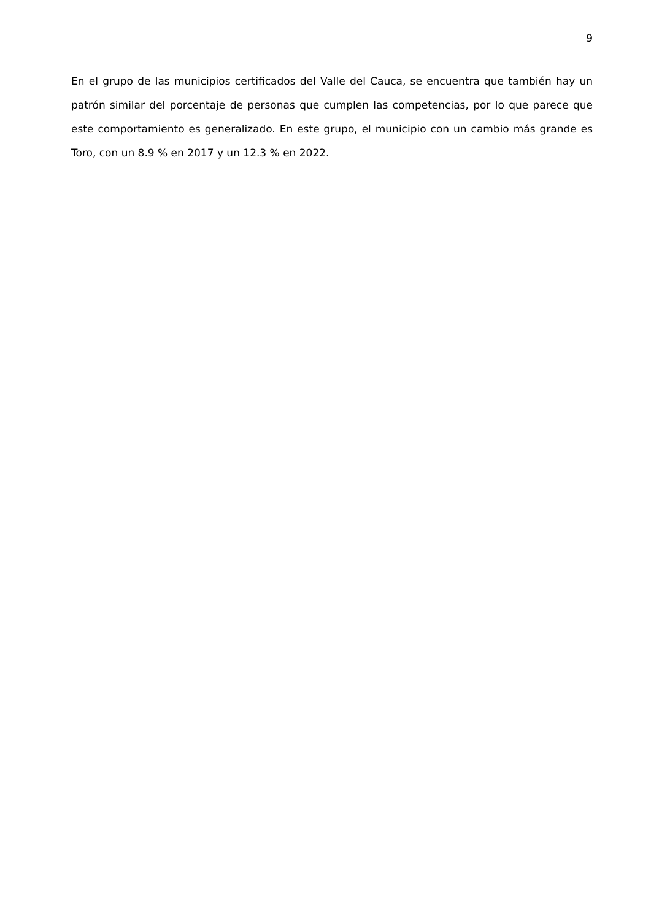9
En el grupo de las municipios certificados del Valle del Cauca, se encuentra que también hay un patrón similar del porcentaje de personas que cumplen las competencias, por lo que parece que este comportamiento es generalizado. En este grupo, el municipio con un cambio más grande es Toro, con un 8.9 % en 2017 y un 12.3 % en 2022.